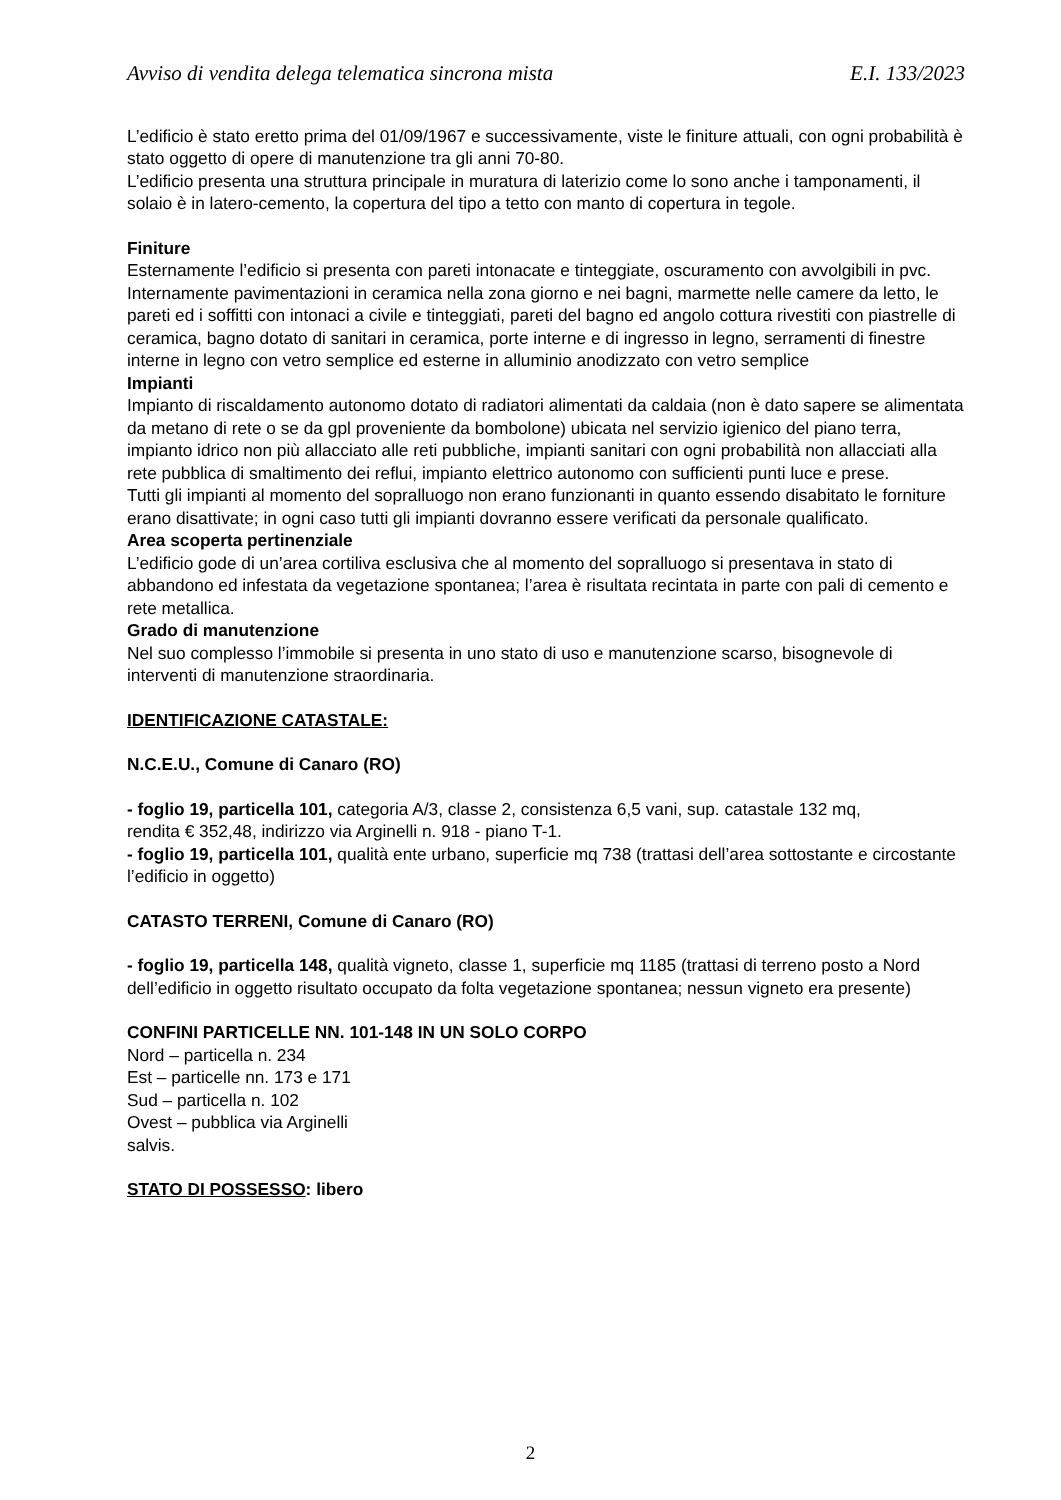Avviso di vendita delega telematica sincrona mista E.I. 133/2023
L’edificio è stato eretto prima del 01/09/1967 e successivamente, viste le finiture attuali, con ogni probabilità è stato oggetto di opere di manutenzione tra gli anni 70-80.
L’edificio presenta una struttura principale in muratura di laterizio come lo sono anche i tamponamenti, il solaio è in latero-cemento, la copertura del tipo a tetto con manto di copertura in tegole.
Finiture
Esternamente l’edificio si presenta con pareti intonacate e tinteggiate, oscuramento con avvolgibili in pvc.
Internamente pavimentazioni in ceramica nella zona giorno e nei bagni, marmette nelle camere da letto, le pareti ed i soffitti con intonaci a civile e tinteggiati, pareti del bagno ed angolo cottura rivestiti con piastrelle di ceramica, bagno dotato di sanitari in ceramica, porte interne e di ingresso in legno, serramenti di finestre interne in legno con vetro semplice ed esterne in alluminio anodizzato con vetro semplice
Impianti
Impianto di riscaldamento autonomo dotato di radiatori alimentati da caldaia (non è dato sapere se alimentata da metano di rete o se da gpl proveniente da bombolone) ubicata nel servizio igienico del piano terra, impianto idrico non più allacciato alle reti pubbliche, impianti sanitari con ogni probabilità non allacciati alla rete pubblica di smaltimento dei reflui, impianto elettrico autonomo con sufficienti punti luce e prese.
Tutti gli impianti al momento del sopralluogo non erano funzionanti in quanto essendo disabitato le forniture erano disattivate; in ogni caso tutti gli impianti dovranno essere verificati da personale qualificato.
Area scoperta pertinenziale
L’edificio gode di un’area cortiliva esclusiva che al momento del sopralluogo si presentava in stato di abbandono ed infestata da vegetazione spontanea; l’area è risultata recintata in parte con pali di cemento e rete metallica.
Grado di manutenzione
Nel suo complesso l’immobile si presenta in uno stato di uso e manutenzione scarso, bisognevole di interventi di manutenzione straordinaria.
IDENTIFICAZIONE CATASTALE:
N.C.E.U., Comune di Canaro (RO)
- foglio 19, particella 101, categoria A/3, classe 2, consistenza 6,5 vani, sup. catastale 132 mq,
rendita € 352,48, indirizzo via Arginelli n. 918 - piano T-1.
- foglio 19, particella 101, qualità ente urbano, superficie mq 738 (trattasi dell’area sottostante e circostante l’edificio in oggetto)
CATASTO TERRENI, Comune di Canaro (RO)
- foglio 19, particella 148, qualità vigneto, classe 1, superficie mq 1185 (trattasi di terreno posto a Nord dell’edificio in oggetto risultato occupato da folta vegetazione spontanea; nessun vigneto era presente)
CONFINI PARTICELLE NN. 101-148 IN UN SOLO CORPO
Nord – particella n. 234
Est – particelle nn. 173 e 171
Sud – particella n. 102
Ovest – pubblica via Arginelli
salvis.
STATO DI POSSESSO: libero
2